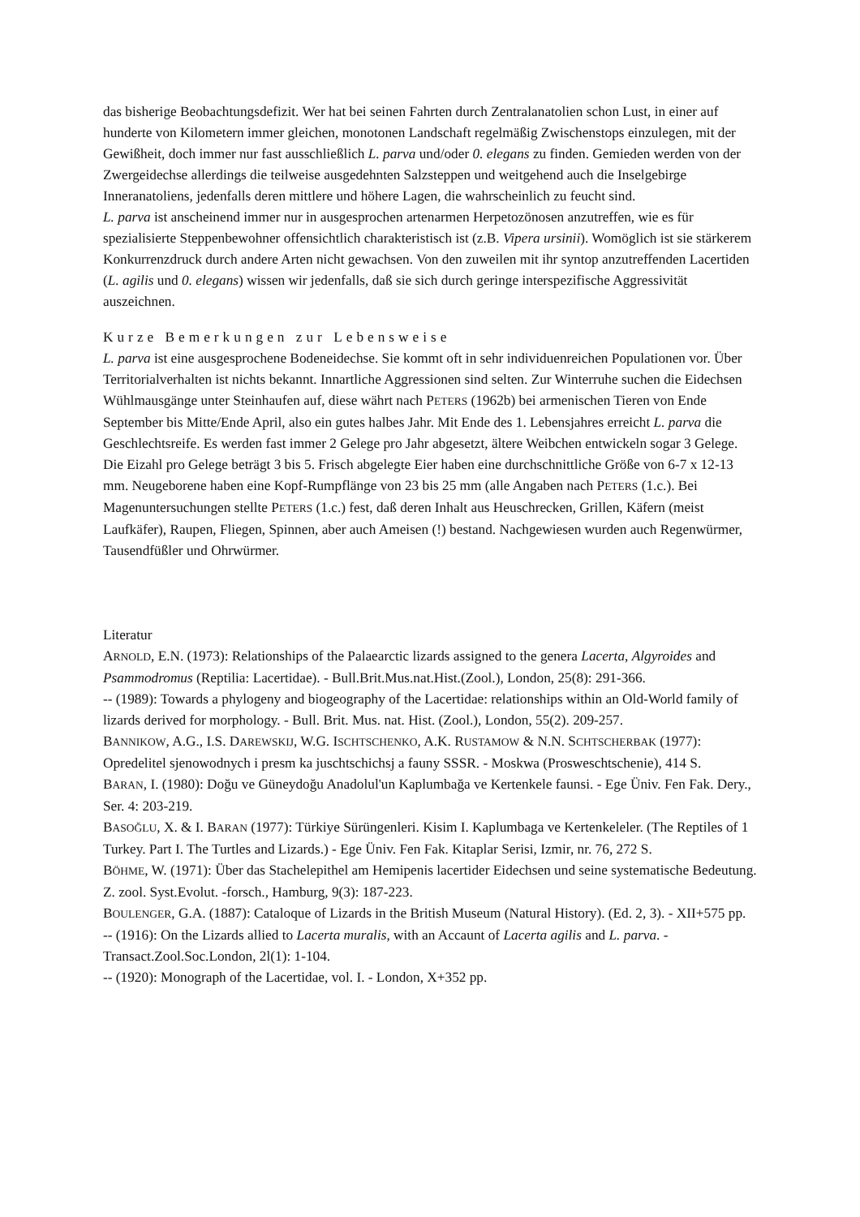das bisherige Beobachtungsdefizit. Wer hat bei seinen Fahrten durch Zentralanatolien schon Lust, in einer auf hunderte von Kilometern immer gleichen, monotonen Landschaft regelmäßig Zwischenstops einzulegen, mit der Gewißheit, doch immer nur fast ausschließlich L. parva und/oder 0. elegans zu finden. Gemieden werden von der Zwergeidechse allerdings die teilweise ausgedehnten Salzsteppen und weitgehend auch die Inselgebirge Inneranatoliens, jedenfalls deren mittlere und höhere Lagen, die wahrscheinlich zu feucht sind.
L. parva ist anscheinend immer nur in ausgesprochen artenarmen Herpetozönosen anzutreffen, wie es für spezialisierte Steppenbewohner offensichtlich charakteristisch ist (z.B. Vipera ursinii). Womöglich ist sie stärkerem Konkurrenzdruck durch andere Arten nicht gewachsen. Von den zuweilen mit ihr syntop anzutreffenden Lacertiden (L. agilis und 0. elegans) wissen wir jedenfalls, daß sie sich durch geringe interspezifische Aggressivität auszeichnen.
Kurze Bemerkungen zur Lebensweise
L. parva ist eine ausgesprochene Bodeneidechse. Sie kommt oft in sehr individuenreichen Populationen vor. Über Territorialverhalten ist nichts bekannt. Innartliche Aggressionen sind selten. Zur Winterruhe suchen die Eidechsen Wühlmausgänge unter Steinhaufen auf, diese währt nach PETERS (1962b) bei armenischen Tieren von Ende September bis Mitte/Ende April, also ein gutes halbes Jahr. Mit Ende des 1. Lebensjahres erreicht L. parva die Geschlechtsreife. Es werden fast immer 2 Gelege pro Jahr abgesetzt, ältere Weibchen entwickeln sogar 3 Gelege. Die Eizahl pro Gelege beträgt 3 bis 5. Frisch abgelegte Eier haben eine durchschnittliche Größe von 6-7 x 12-13 mm. Neugeborene haben eine Kopf-Rumpflänge von 23 bis 25 mm (alle Angaben nach PETERS (1.c.). Bei Magenuntersuchungen stellte PETERS (1.c.) fest, daß deren Inhalt aus Heuschrecken, Grillen, Käfern (meist Laufkäfer), Raupen, Fliegen, Spinnen, aber auch Ameisen (!) bestand. Nachgewiesen wurden auch Regenwürmer, Tausendfüßler und Ohrwürmer.
Literatur
ARNOLD, E.N. (1973): Relationships of the Palaearctic lizards assigned to the genera Lacerta, Algyroides and Psammodromus (Reptilia: Lacertidae). - Bull.Brit.Mus.nat.Hist.(Zool.), London, 25(8): 291-366.
-- (1989): Towards a phylogeny and biogeography of the Lacertidae: relationships within an Old-World family of lizards derived for morphology. - Bull. Brit. Mus. nat. Hist. (Zool.), London, 55(2). 209-257.
BANNIKOW, A.G., I.S. DAREWSKIJ, W.G. ISCHTSCHENKO, A.K. RUSTAMOW & N.N. SCHTSCHERBAK (1977): Opredelitel sjenowodnych i presm ka juschtschichsj a fauny SSSR. - Moskwa (Prosweschtschenie), 414 S.
BARAN, I. (1980): Doğu ve Güneydoğu Anadolul'un Kaplumbağa ve Kertenkele faunsi. - Ege Üniv. Fen Fak. Dery., Ser. 4: 203-219.
BASOĞLU, X. & I. BARAN (1977): Türkiye Sürüngenleri. Kisim I. Kaplumbaga ve Kertenkeleler. (The Reptiles of 1 Turkey. Part I. The Turtles and Lizards.) - Ege Üniv. Fen Fak. Kitaplar Serisi, Izmir, nr. 76, 272 S.
BÖHME, W. (1971): Über das Stachelepithel am Hemipenis lacertider Eidechsen und seine systematische Bedeutung. Z. zool. Syst.Evolut. -forsch., Hamburg, 9(3): 187-223.
BOULENGER, G.A. (1887): Cataloque of Lizards in the British Museum (Natural History). (Ed. 2, 3). - XII+575 pp.
-- (1916): On the Lizards allied to Lacerta muralis, with an Accaunt of Lacerta agilis and L. parva. - Transact.Zool.Soc.London, 2l(1): 1-104.
-- (1920): Monograph of the Lacertidae, vol. I. - London, X+352 pp.